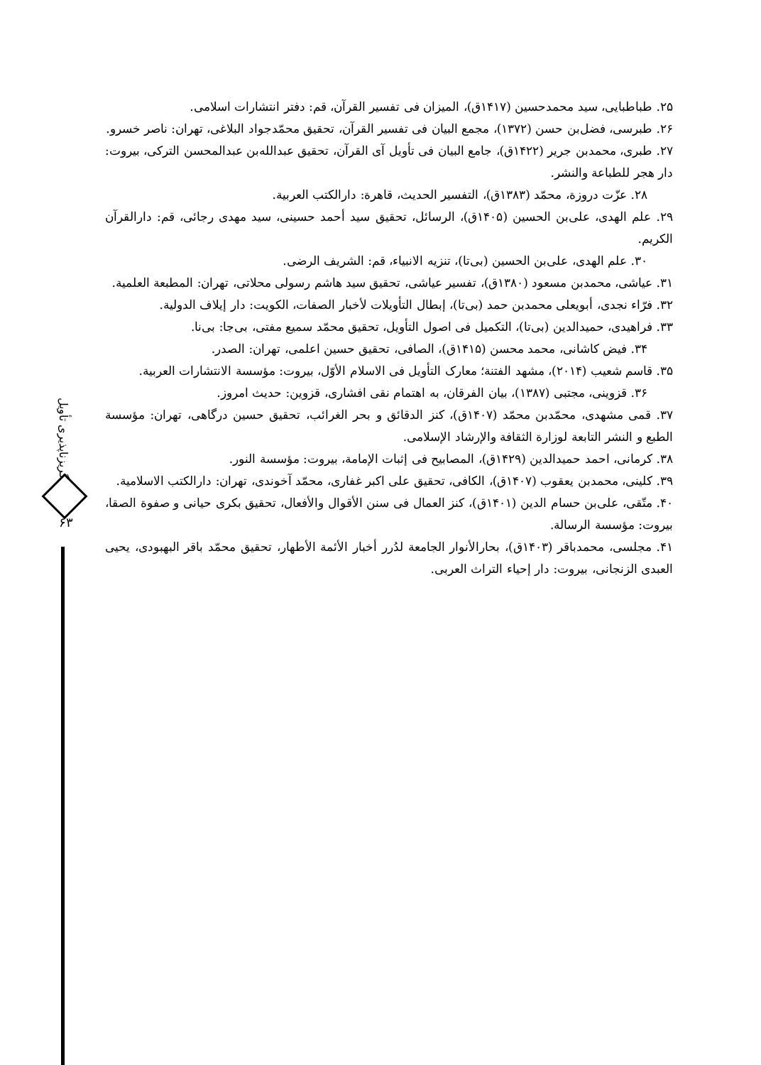گریزناپذیری تأویل
۶۳
۲۵. طباطبایی، سید محمدحسین (۱۴۱۷ق)، المیزان فی تفسیر القرآن، قم: دفتر انتشارات اسلامی.
۲۶. طبرسی، فضل‌بن حسن (۱۳۷۲)، مجمع البیان فی تفسیر القرآن، تحقیق محمّدجواد البلاغی، تهران: ناصر خسرو.
۲۷. طبری، محمدبن جریر (۱۴۲۲ق)، جامع البیان فی تأویل آی القرآن، تحقیق عبدالله‌بن عبدالمحسن الترکی، بیروت: دار هجر للطباعة والنشر.
۲۸. عزّت دروزة، محمّد (۱۳۸۳ق)، التفسیر الحدیث، قاهرة: دارالکتب العربیة.
۲۹. علم الهدی، علی‌بن الحسین (۱۴۰۵ق)، الرسائل، تحقیق سید أحمد حسینی، سید مهدی رجائی، قم: دارالقرآن الکریم.
۳۰. علم الهدی، علی‌بن الحسین (بی‌تا)، تنزیه الانبیاء، قم: الشریف الرضی.
۳۱. عیاشی، محمدبن مسعود (۱۳۸۰ق)، تفسیر عیاشی، تحقیق سید هاشم رسولی محلاتی، تهران: المطبعة العلمیة.
۳۲. فرّاء نجدی، أبویعلی محمدبن حمد (بی‌تا)، إبطال التأویلات لأخبار الصفات، الکویت: دار إیلاف الدولیة.
۳۳. فراهیدی، حمیدالدین (بی‌تا)، التکمیل فی اصول التأویل، تحقیق محمّد سمیع مفتی، بی‌جا: بی‌نا.
۳۴. فیض کاشانی، محمد محسن (۱۴۱۵ق)، الصافی، تحقیق حسین اعلمی، تهران: الصدر.
۳۵. قاسم شعیب (۲۰۱۴)، مشهد الفتنة؛ معارک التأویل فی الاسلام الأوّل، بیروت: مؤسسة الانتشارات العربیة.
۳۶. قزوینی، مجتبی (۱۳۸۷)، بیان الفرقان، به اهتمام نقی افشاری، قزوین: حدیث امروز.
۳۷. قمی مشهدی، محمّدبن محمّد (۱۴۰۷ق)، کنز الدقائق و بحر الغرائب، تحقیق حسین درگاهی، تهران: مؤسسة الطبع و النشر التابعة لوزارة الثقافة والإرشاد الإسلامی.
۳۸. کرمانی، احمد حمیدالدین (۱۴۲۹ق)، المصابیح فی إثبات الإمامة، بیروت: مؤسسة النور.
۳۹. کلینی، محمدبن یعقوب (۱۴۰۷ق)، الکافی، تحقیق علی اکبر غفاری، محمّد آخوندی، تهران: دارالکتب الاسلامیة.
۴۰. متّقی، علی‌بن حسام الدین (۱۴۰۱ق)، کنز العمال فی سنن الأقوال والأفعال، تحقیق بکری حیانی و صفوة الصقا، بیروت: مؤسسة الرسالة.
۴۱. مجلسی، محمدباقر (۱۴۰۳ق)، بحارالأنوار الجامعة لدُرر أخبار الأئمة الأطهار، تحقیق محمّد باقر البهبودی، یحیی العبدی الزنجانی، بیروت: دار إحیاء التراث العربی.